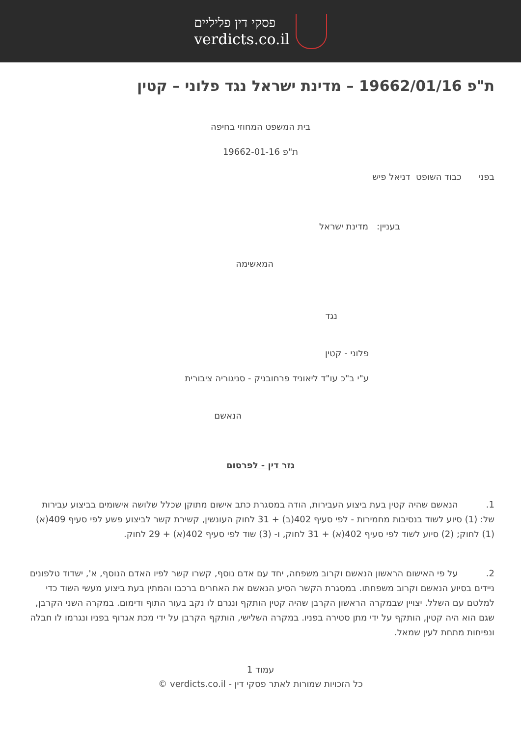פסקי דין פליליים
verdicts.co.il
ת"פ 19662/01/16 – מדינת ישראל נגד פלוני – קטין
בית המשפט המחוזי בחיפה
ת"פ 19662-01-16
בפני כבוד השופט דניאל פיש
בעניין: מדינת ישראל
המאשימה
נגד
פלוני - קטין
ע"י ב"כ עו"ד ליאוניד פרחובניק - סניגוריה ציבורית
הנאשם
גזר דין - לפרסום
1. הנאשם שהיה קטין בעת ביצוע העבירות, הודה במסגרת כתב אישום מתוקן שכלל שלושה אישומים בביצוע עבירות של: (1) סיוע לשוד בנסיבות מחמירות - לפי סעיף 402(ב) + 31 לחוק העונשין, קשירת קשר לביצוע פשע לפי סעיף 409(א)(1) לחוק; (2) סיוע לשוד לפי סעיף 402(א) + 31 לחוק, ו- (3) שוד לפי סעיף 402(א) + 29 לחוק.
2. על פי האישום הראשון הנאשם וקרוב משפחה, יחד עם אדם נוסף, קשרו קשר לפיו האדם הנוסף, א', ישדוד טלפונים ניידים בסיוע הנאשם וקרוב משפחתו. במסגרת הקשר הסיע הנאשם את האחרים ברכבו והמתין בעת ביצוע מעשי השוד כדי למלטם עם השלל. יצויין שבמקרה הראשון הקרבן שהיה קטין הותקף ונגרם לו נקב בעור התוף ודימום. במקרה השני הקרבן, שגם הוא היה קטין, הותקף על ידי מתן סטירה בפניו. במקרה השלישי, הותקף הקרבן על ידי מכת אגרוף בפניו ונגרמו לו חבלה ונפיחות מתחת לעין שמאל.
עמוד 1
כל הזכויות שמורות לאתר פסקי דין - verdicts.co.il ©